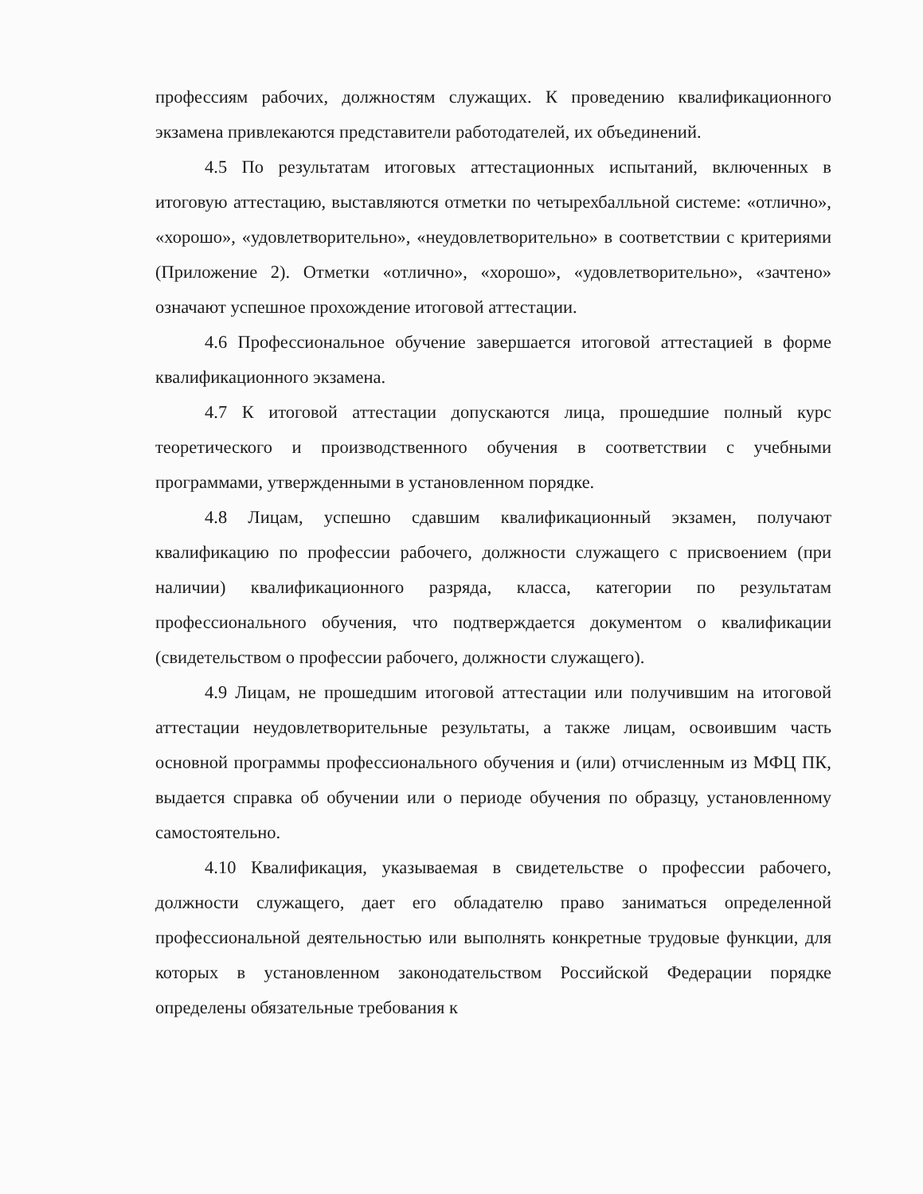профессиям рабочих, должностям служащих. К проведению квалификационного экзамена привлекаются представители работодателей, их объединений.
4.5 По результатам итоговых аттестационных испытаний, включенных в итоговую аттестацию, выставляются отметки по четырехбалльной системе: «отлично», «хорошо», «удовлетворительно», «неудовлетворительно» в соответствии с критериями (Приложение 2). Отметки «отлично», «хорошо», «удовлетворительно», «зачтено» означают успешное прохождение итоговой аттестации.
4.6 Профессиональное обучение завершается итоговой аттестацией в форме квалификационного экзамена.
4.7 К итоговой аттестации допускаются лица, прошедшие полный курс теоретического и производственного обучения в соответствии с учебными программами, утвержденными в установленном порядке.
4.8 Лицам, успешно сдавшим квалификационный экзамен, получают квалификацию по профессии рабочего, должности служащего с присвоением (при наличии) квалификационного разряда, класса, категории по результатам профессионального обучения, что подтверждается документом о квалификации (свидетельством о профессии рабочего, должности служащего).
4.9 Лицам, не прошедшим итоговой аттестации или получившим на итоговой аттестации неудовлетворительные результаты, а также лицам, освоившим часть основной программы профессионального обучения и (или) отчисленным из МФЦ ПК, выдается справка об обучении или о периоде обучения по образцу, установленному самостоятельно.
4.10 Квалификация, указываемая в свидетельстве о профессии рабочего, должности служащего, дает его обладателю право заниматься определенной профессиональной деятельностью или выполнять конкретные трудовые функции, для которых в установленном законодательством Российской Федерации порядке определены обязательные требования к